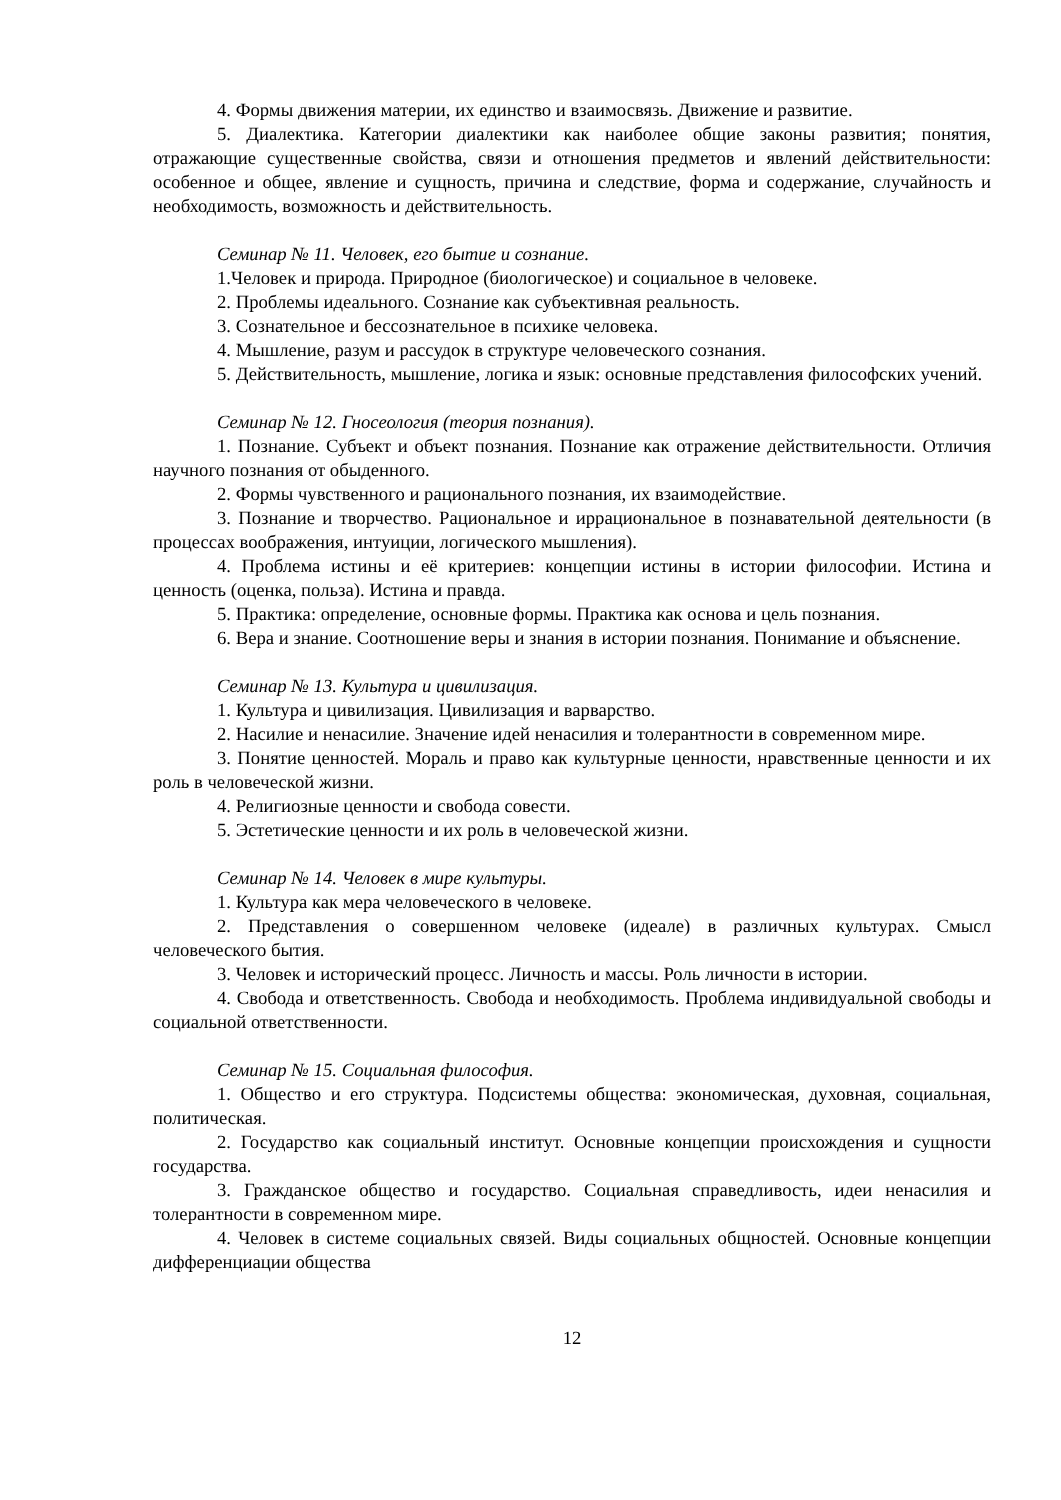4. Формы движения материи, их единство и взаимосвязь. Движение и развитие.
5. Диалектика. Категории диалектики как наиболее общие законы развития; понятия, отражающие существенные свойства, связи и отношения предметов и явлений действительности: особенное и общее, явление и сущность, причина и следствие, форма и содержание, случайность и необходимость, возможность и действительность.
Семинар № 11. Человек, его бытие и сознание.
1.Человек и природа. Природное (биологическое) и социальное в человеке.
2. Проблемы идеального. Сознание как субъективная реальность.
3. Сознательное и бессознательное в психике человека.
4. Мышление, разум и рассудок в структуре человеческого сознания.
5. Действительность, мышление, логика и язык: основные представления философских учений.
Семинар № 12. Гносеология (теория познания).
1. Познание. Субъект и объект познания. Познание как отражение действительности. Отличия научного познания от обыденного.
2. Формы чувственного и рационального познания, их взаимодействие.
3. Познание и творчество. Рациональное и иррациональное в познавательной деятельности (в процессах воображения, интуиции, логического мышления).
4. Проблема истины и её критериев: концепции истины в истории философии. Истина и ценность (оценка, польза). Истина и правда.
5. Практика: определение, основные формы. Практика как основа и цель познания.
6. Вера и знание. Соотношение веры и знания в истории познания. Понимание и объяснение.
Семинар № 13. Культура и цивилизация.
1. Культура и цивилизация. Цивилизация и варварство.
2. Насилие и ненасилие. Значение идей ненасилия и толерантности в современном мире.
3. Понятие ценностей. Мораль и право как культурные ценности, нравственные ценности и их роль в человеческой жизни.
4. Религиозные ценности и свобода совести.
5. Эстетические ценности и их роль в человеческой жизни.
Семинар № 14. Человек в мире культуры.
1. Культура как мера человеческого в человеке.
2. Представления о совершенном человеке (идеале) в различных культурах. Смысл человеческого бытия.
3. Человек и исторический процесс. Личность и массы. Роль личности в истории.
4. Свобода и ответственность. Свобода и необходимость. Проблема индивидуальной свободы и социальной ответственности.
Семинар № 15. Социальная философия.
1. Общество и его структура. Подсистемы общества: экономическая, духовная, социальная, политическая.
2. Государство как социальный институт. Основные концепции происхождения и сущности государства.
3. Гражданское общество и государство. Социальная справедливость, идеи ненасилия и толерантности в современном мире.
4. Человек в системе социальных связей. Виды социальных общностей. Основные концепции дифференциации общества
12